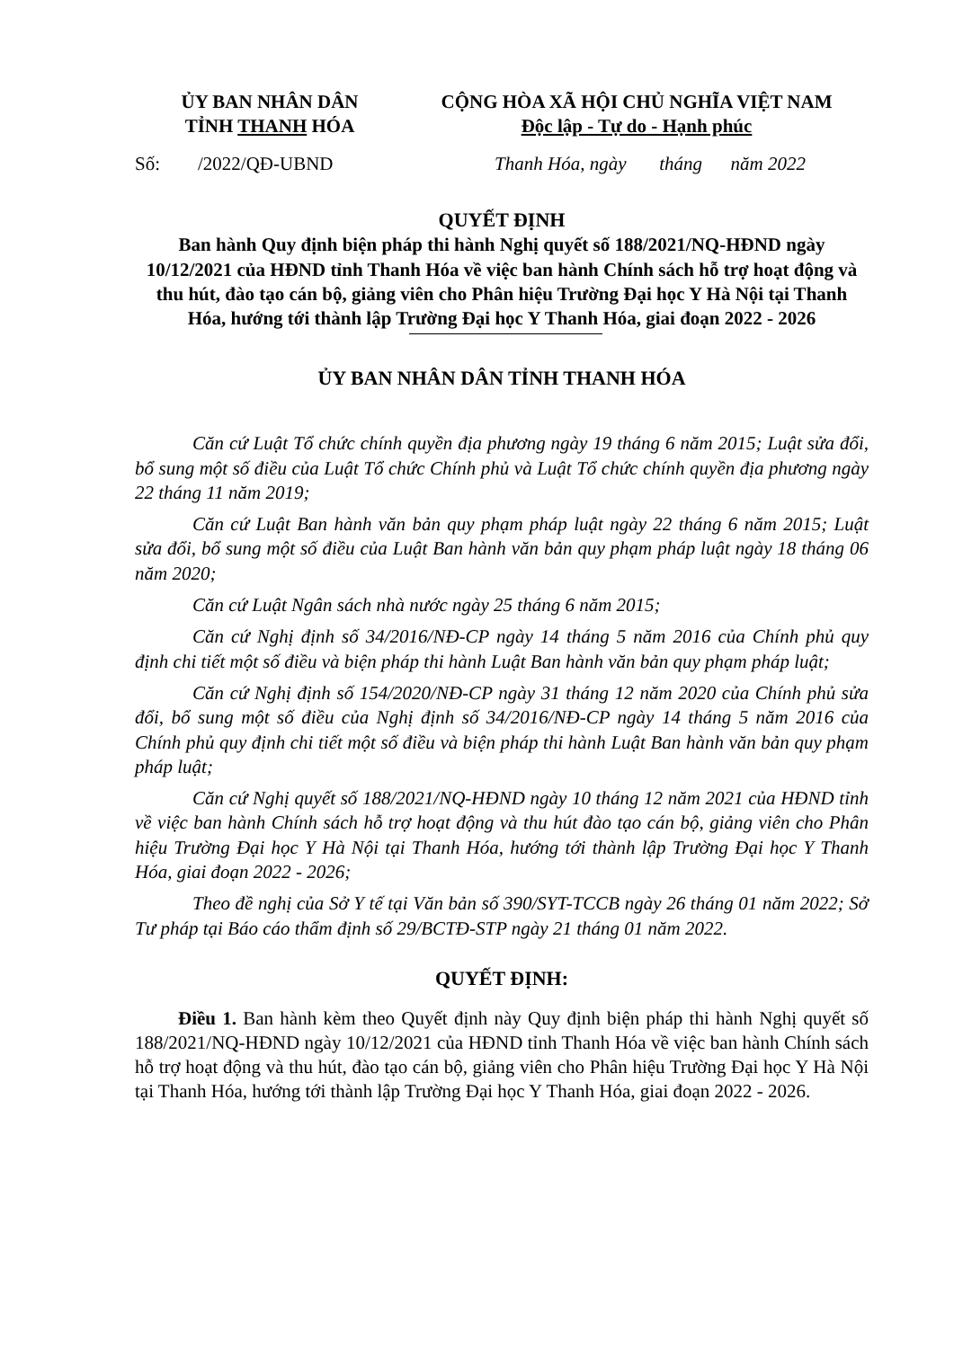ỦY BAN NHÂN DÂN
TỈNH THANH HÓA
CỘNG HÒA XÃ HỘI CHỦ NGHĨA VIỆT NAM
Độc lập - Tự do - Hạnh phúc
Số: /2022/QĐ-UBND Thanh Hóa, ngày tháng năm 2022
QUYẾT ĐỊNH
Ban hành Quy định biện pháp thi hành Nghị quyết số 188/2021/NQ-HĐND ngày 10/12/2021 của HĐND tỉnh Thanh Hóa về việc ban hành Chính sách hỗ trợ hoạt động và thu hút, đào tạo cán bộ, giảng viên cho Phân hiệu Trường Đại học Y Hà Nội tại Thanh Hóa, hướng tới thành lập Trường Đại học Y Thanh Hóa, giai đoạn 2022 - 2026
ỦY BAN NHÂN DÂN TỈNH THANH HÓA
Căn cứ Luật Tổ chức chính quyền địa phương ngày 19 tháng 6 năm 2015; Luật sửa đổi, bổ sung một số điều của Luật Tổ chức Chính phủ và Luật Tổ chức chính quyền địa phương ngày 22 tháng 11 năm 2019;
Căn cứ Luật Ban hành văn bản quy phạm pháp luật ngày 22 tháng 6 năm 2015; Luật sửa đổi, bổ sung một số điều của Luật Ban hành văn bản quy phạm pháp luật ngày 18 tháng 06 năm 2020;
Căn cứ Luật Ngân sách nhà nước ngày 25 tháng 6 năm 2015;
Căn cứ Nghị định số 34/2016/NĐ-CP ngày 14 tháng 5 năm 2016 của Chính phủ quy định chi tiết một số điều và biện pháp thi hành Luật Ban hành văn bản quy phạm pháp luật;
Căn cứ Nghị định số 154/2020/NĐ-CP ngày 31 tháng 12 năm 2020 của Chính phủ sửa đổi, bổ sung một số điều của Nghị định số 34/2016/NĐ-CP ngày 14 tháng 5 năm 2016 của Chính phủ quy định chi tiết một số điều và biện pháp thi hành Luật Ban hành văn bản quy phạm pháp luật;
Căn cứ Nghị quyết số 188/2021/NQ-HĐND ngày 10 tháng 12 năm 2021 của HĐND tỉnh về việc ban hành Chính sách hỗ trợ hoạt động và thu hút đào tạo cán bộ, giảng viên cho Phân hiệu Trường Đại học Y Hà Nội tại Thanh Hóa, hướng tới thành lập Trường Đại học Y Thanh Hóa, giai đoạn 2022 - 2026;
Theo đề nghị của Sở Y tế tại Văn bản số 390/SYT-TCCB ngày 26 tháng 01 năm 2022; Sở Tư pháp tại Báo cáo thẩm định số 29/BCTĐ-STP ngày 21 tháng 01 năm 2022.
QUYẾT ĐỊNH:
Điều 1. Ban hành kèm theo Quyết định này Quy định biện pháp thi hành Nghị quyết số 188/2021/NQ-HĐND ngày 10/12/2021 của HĐND tỉnh Thanh Hóa về việc ban hành Chính sách hỗ trợ hoạt động và thu hút, đào tạo cán bộ, giảng viên cho Phân hiệu Trường Đại học Y Hà Nội tại Thanh Hóa, hướng tới thành lập Trường Đại học Y Thanh Hóa, giai đoạn 2022 - 2026.